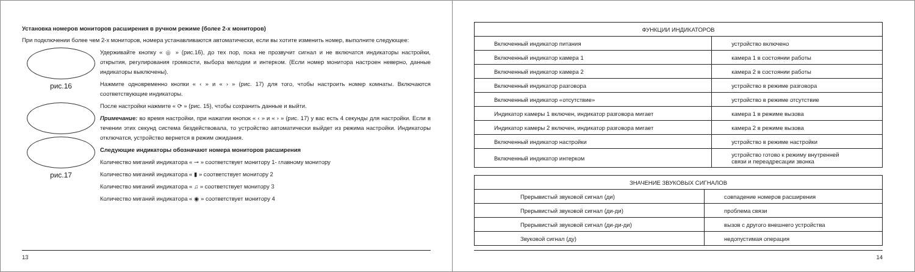Установка номеров мониторов расширения в ручном режиме (более 2-х мониторов)
При подключении более чем 2-х мониторов, номера устанавливаются автоматически, если вы хотите изменить номер, выполните следующее:
рис.16
рис.17
Удерживайте кнопку « ◎ » (рис.16), до тех пор, пока не прозвучит сигнал и не включатся индикаторы настройки, открытия, регулирования громкости, выбора мелодии и интерком. (Если номер монитора настроен неверно, данные индикаторы выключены).
Нажмите одновременно кнопки « ‹ » и « › » (рис. 17) для того, чтобы настроить номер комнаты. Включаются соответствующие индикаторы.
После настройки нажмите « ⟳ » (рис. 15), чтобы сохранить данные и выйти.
Примечание: во время настройки, при нажатии кнопок « ‹ » и « › » (рис. 17) у вас есть 4 секунды для настройки. Если в течении этих секунд система бездействовала, то устройство автоматически выйдет из режима настройки. Индикаторы отключатся, устройство вернется в режим ожидания.
Следующие индикаторы обозначают номера мониторов расширения
Количество миганий индикатора « ⊸ » соответствует монитору 1- главному монитору
Количество миганий индикатора « ▮ » соответствует монитору 2
Количество миганий индикатора « ♫ » соответствует монитору 3
Количество миганий индикатора « ◉ » соответствует монитору 4
13
| ФУНКЦИИ ИНДИКАТОРОВ | |
| --- | --- |
| Включенный индикатор питания | устройство включено |
| Включенный индикатор камера 1 | камера 1 в состоянии работы |
| Включенный индикатор камера 2 | камера 2 в состоянии работы |
| Включенный индикатор разговора | устройство в режиме разговора |
| Включенный индикатор «отсутствие» | устройство в режиме отсутствие |
| Индикатор камеры 1 включен, индикатор разговора мигает | камера 1 в режиме вызова |
| Индикатор камеры 2 включен, индикатор разговора мигает | камера 2 в режиме вызова |
| Включенный индикатор настройки | устройство в режиме настройки |
| Включенный индикатор интерком | устройство готово к режиму внутренней связи и переадресации звонка |
| ЗНАЧЕНИЕ ЗВУКОВЫХ СИГНАЛОВ | |
| --- | --- |
| Прерывистый звуковой сигнал (ди) | совпадение номеров расширения |
| Прерывистый звуковой сигнал (ди-ди) | проблема связи |
| Прерывистый звуковой сигнал (ди-ди-ди) | вызов с другого внешнего устройства |
| Звуковой сигнал (ду) | недопустимая операция |
14